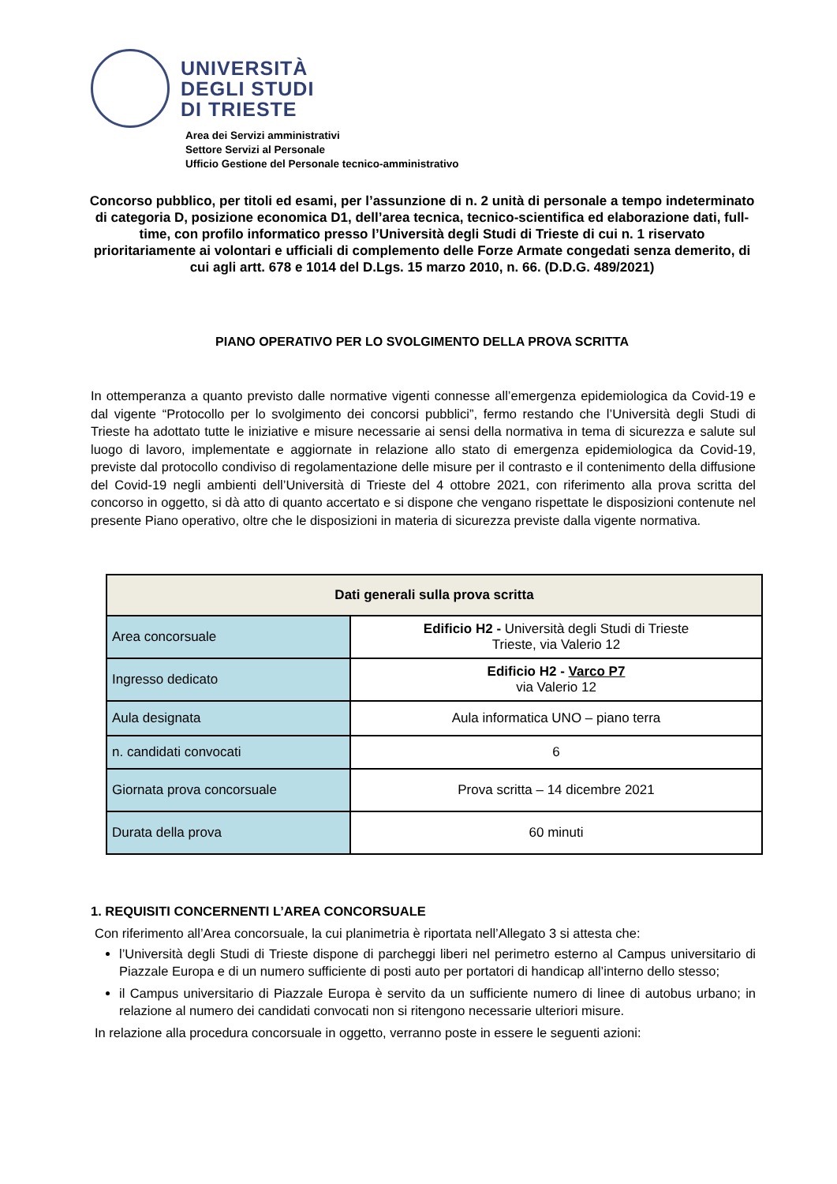UNIVERSITÀ
DEGLI STUDI
DI TRIESTE
Area dei Servizi amministrativi
Settore Servizi al Personale
Ufficio Gestione del Personale tecnico-amministrativo
Concorso pubblico, per titoli ed esami, per l’assunzione di n. 2 unità di personale a tempo indeterminato di categoria D, posizione economica D1, dell’area tecnica, tecnico-scientifica ed elaborazione dati, full-time, con profilo informatico presso l’Università degli Studi di Trieste di cui n. 1 riservato prioritariamente ai volontari e ufficiali di complemento delle Forze Armate congedati senza demerito, di cui agli artt. 678 e 1014 del D.Lgs. 15 marzo 2010, n. 66. (D.D.G. 489/2021)
PIANO OPERATIVO PER LO SVOLGIMENTO DELLA PROVA SCRITTA
In ottemperanza a quanto previsto dalle normative vigenti connesse all’emergenza epidemiologica da Covid-19 e dal vigente “Protocollo per lo svolgimento dei concorsi pubblici”, fermo restando che l’Università degli Studi di Trieste ha adottato tutte le iniziative e misure necessarie ai sensi della normativa in tema di sicurezza e salute sul luogo di lavoro, implementate e aggiornate in relazione allo stato di emergenza epidemiologica da Covid-19, previste dal protocollo condiviso di regolamentazione delle misure per il contrasto e il contenimento della diffusione del Covid-19 negli ambienti dell’Università di Trieste del 4 ottobre 2021, con riferimento alla prova scritta del concorso in oggetto, si dà atto di quanto accertato e si dispone che vengano rispettate le disposizioni contenute nel presente Piano operativo, oltre che le disposizioni in materia di sicurezza previste dalla vigente normativa.
| Dati generali sulla prova scritta | |
| --- | --- |
| Area concorsuale | Edificio H2 - Università degli Studi di Trieste Trieste, via Valerio 12 |
| Ingresso dedicato | Edificio H2 - Varco P7 via Valerio 12 |
| Aula designata | Aula informatica UNO – piano terra |
| n. candidati convocati | 6 |
| Giornata prova concorsuale | Prova scritta – 14 dicembre 2021 |
| Durata della prova | 60 minuti |
1. REQUISITI CONCERNENTI L’AREA CONCORSUALE
Con riferimento all’Area concorsuale, la cui planimetria è riportata nell’Allegato 3 si attesta che:
l’Università degli Studi di Trieste dispone di parcheggi liberi nel perimetro esterno al Campus universitario di Piazzale Europa e di un numero sufficiente di posti auto per portatori di handicap all’interno dello stesso;
il Campus universitario di Piazzale Europa è servito da un sufficiente numero di linee di autobus urbano; in relazione al numero dei candidati convocati non si ritengono necessarie ulteriori misure.
In relazione alla procedura concorsuale in oggetto, verranno poste in essere le seguenti azioni: